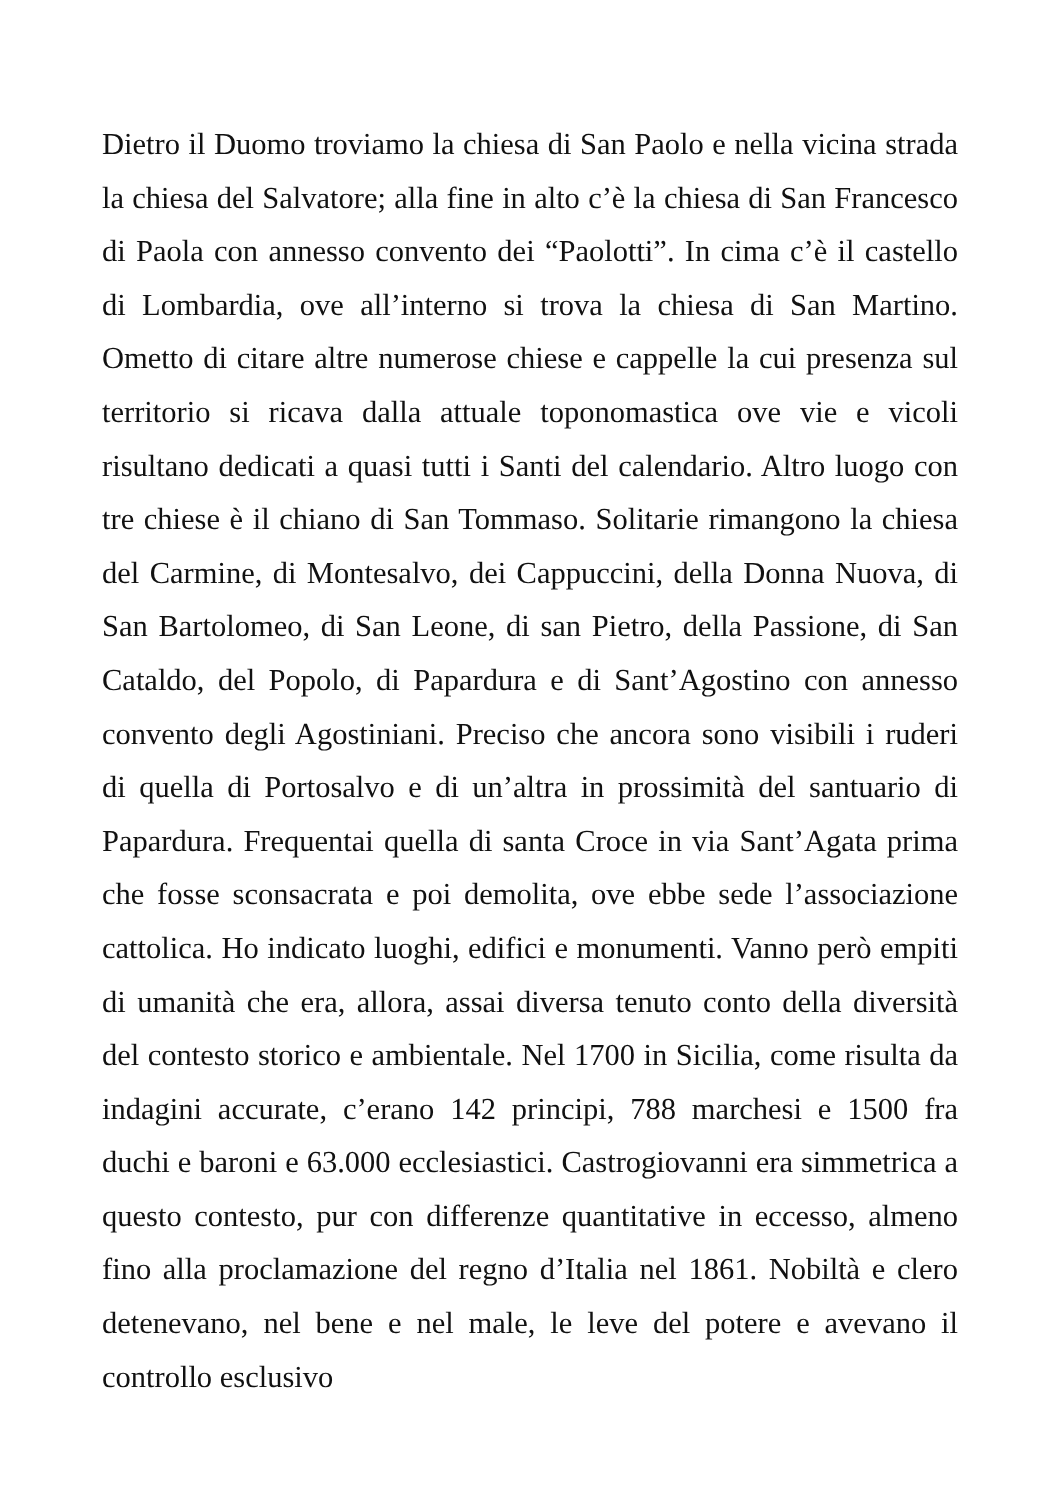Dietro il Duomo troviamo la chiesa di San Paolo e nella vicina strada la chiesa del Salvatore; alla fine in alto c’è la chiesa di San Francesco di Paola con annesso convento dei “Paolotti”. In cima c’è il castello di Lombardia, ove all’interno si trova la chiesa di San Martino. Ometto di citare altre numerose chiese e cappelle la cui presenza sul territorio si ricava dalla attuale toponomastica ove vie e vicoli risultano dedicati a quasi tutti i Santi del calendario. Altro luogo con tre chiese è il chiano di San Tommaso. Solitarie rimangono la chiesa del Carmine, di Montesalvo, dei Cappuccini, della Donna Nuova, di San Bartolomeo, di San Leone, di san Pietro, della Passione, di San Cataldo, del Popolo, di Papardura e di Sant’Agostino con annesso convento degli Agostiniani. Preciso che ancora sono visibili i ruderi di quella di Portosalvo e di un’altra in prossimità del santuario di Papardura. Frequentai quella di santa Croce in via Sant’Agata prima che fosse sconsacrata e poi demolita, ove ebbe sede l’associazione cattolica. Ho indicato luoghi, edifici e monumenti. Vanno però empiti di umanità che era, allora, assai diversa tenuto conto della diversità del contesto storico e ambientale. Nel 1700 in Sicilia, come risulta da indagini accurate, c’erano 142 principi, 788 marchesi e 1500 fra duchi e baroni e 63.000 ecclesiastici. Castrogiovanni era simmetrica a questo contesto, pur con differenze quantitative in eccesso, almeno fino alla proclamazione del regno d’Italia nel 1861. Nobiltà e clero detenevano, nel bene e nel male, le leve del potere e avevano il controllo esclusivo